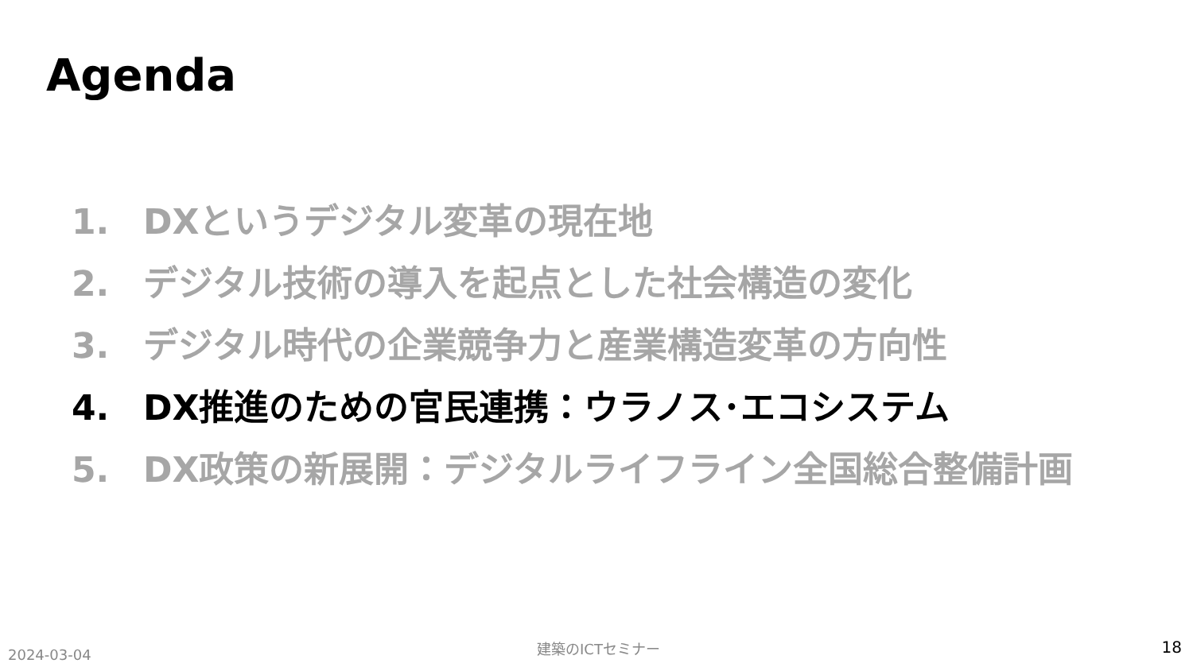Agenda
1. DXというデジタル変革の現在地
2. デジタル技術の導入を起点とした社会構造の変化
3. デジタル時代の企業競争力と産業構造変革の方向性
4. DX推進のための官民連携：ウラノス･エコシステム
5. DX政策の新展開：デジタルライフライン全国総合整備計画
2024-03-04 建築のICTセミナー 18